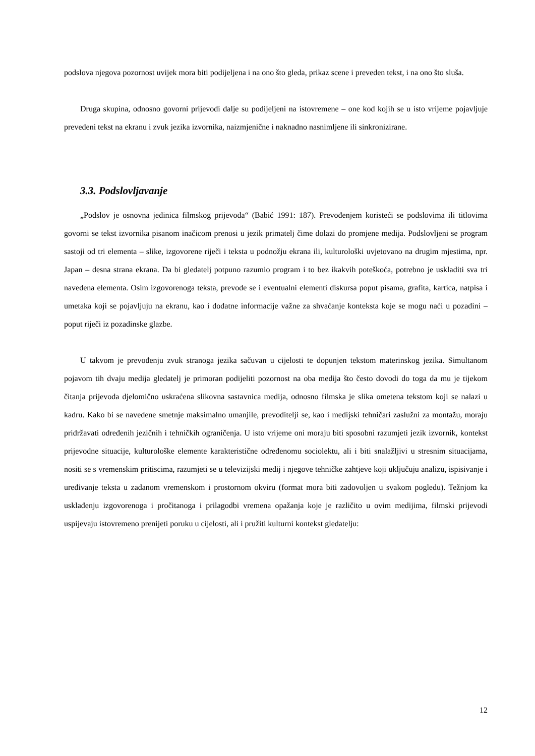podslova njegova pozornost uvijek mora biti podijeljena i na ono što gleda, prikaz scene i preveden tekst, i na ono što sluša.
Druga skupina, odnosno govorni prijevodi dalje su podijeljeni na istovremene – one kod kojih se u isto vrijeme pojavljuje prevedeni tekst na ekranu i zvuk jezika izvornika, naizmjenične i naknadno nasnimljene ili sinkronizirane.
3.3. Podslovljavanje
„Podslov je osnovna jedinica filmskog prijevoda“ (Babić 1991: 187). Prevođenjem koristeći se podslovima ili titlovima govorni se tekst izvornika pisanom inačicom prenosi u jezik primatelj čime dolazi do promjene medija. Podslovljeni se program sastoji od tri elementa – slike, izgovorene riječi i teksta u podnožju ekrana ili, kulturološki uvjetovano na drugim mjestima, npr. Japan – desna strana ekrana. Da bi gledatelj potpuno razumio program i to bez ikakvih poteškoća, potrebno je uskladiti sva tri navedena elementa. Osim izgovorenoga teksta, prevode se i eventualni elementi diskursa poput pisama, grafita, kartica, natpisa i umetaka koji se pojavljuju na ekranu, kao i dodatne informacije važne za shvaćanje konteksta koje se mogu naći u pozadini – poput riječi iz pozadinske glazbe.
U takvom je prevođenju zvuk stranoga jezika sačuvan u cijelosti te dopunjen tekstom materinskog jezika. Simultanom pojavom tih dvaju medija gledatelj je primoran podijeliti pozornost na oba medija što često dovodi do toga da mu je tijekom čitanja prijevoda djelomično uskraćena slikovna sastavnica medija, odnosno filmska je slika ometena tekstom koji se nalazi u kadru. Kako bi se navedene smetnje maksimalno umanjile, prevoditelji se, kao i medijski tehničari zaslužni za montažu, moraju pridržavati određenih jezičnih i tehničkih ograničenja. U isto vrijeme oni moraju biti sposobni razumjeti jezik izvornik, kontekst prijevodne situacije, kulturološke elemente karakteristične određenomu sociolektu, ali i biti snalažljivi u stresnim situacijama, nositi se s vremenskim pritiscima, razumjeti se u televizijski medij i njegove tehničke zahtjeve koji uključuju analizu, ispisivanje i uređivanje teksta u zadanom vremenskom i prostornom okviru (format mora biti zadovoljen u svakom pogledu). Težnjom ka usklađenju izgovorenoga i pročitanoga i prilagodbi vremena opažanja koje je različito u ovim medijima, filmski prijevodi uspijevaju istovremeno prenijeti poruku u cijelosti, ali i pružiti kulturni kontekst gledatelju:
12